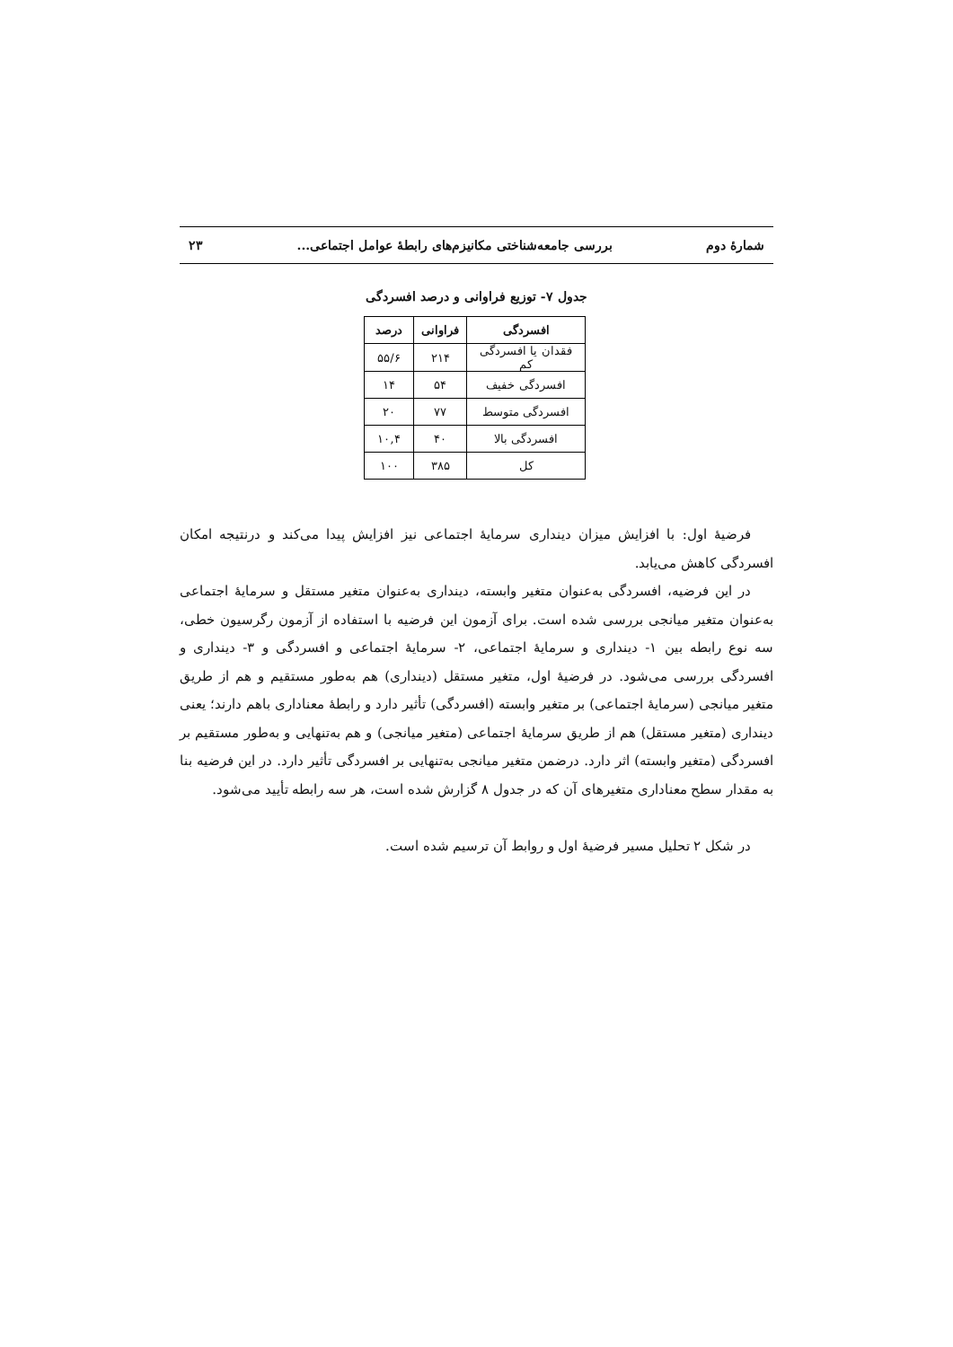شمارۀ دوم بررسی جامعه‌شناختی مکانیزم‌های رابطۀ عوامل اجتماعی... ۲۳
جدول ۷- توزیع فراوانی و درصد افسردگی
| افسردگی | فراوانی | درصد |
| --- | --- | --- |
| فقدان یا افسردگی کم | ۲۱۴ | ۵۵/۶ |
| افسردگی خفیف | ۵۴ | ۱۴ |
| افسردگی متوسط | ۷۷ | ۲۰ |
| افسردگی بالا | ۴۰ | ۱۰,۴ |
| کل | ۳۸۵ | ۱۰۰ |
فرضیۀ اول: با افزایش میزان دینداری سرمایۀ اجتماعی نیز افزایش پیدا می‌کند و درنتیجه امکان افسردگی کاهش می‌یابد.
در این فرضیه، افسردگی به‌عنوان متغیر وابسته، دینداری به‌عنوان متغیر مستقل و سرمایۀ اجتماعی به‌عنوان متغیر میانجی بررسی شده است. برای آزمون این فرضیه با استفاده از آزمون رگرسیون خطی، سه نوع رابطه بین ۱- دینداری و سرمایۀ اجتماعی، ۲- سرمایۀ اجتماعی و افسردگی و ۳- دینداری و افسردگی بررسی می‌شود. در فرضیۀ اول، متغیر مستقل (دینداری) هم به‌طور مستقیم و هم از طریق متغیر میانجی (سرمایۀ اجتماعی) بر متغیر وابسته (افسردگی) تأثیر دارد و رابطۀ معناداری باهم دارند؛ یعنی دینداری (متغیر مستقل) هم از طریق سرمایۀ اجتماعی (متغیر میانجی) و هم به‌تنهایی و به‌طور مستقیم بر افسردگی (متغیر وابسته) اثر دارد. درضمن متغیر میانجی به‌تنهایی بر افسردگی تأثیر دارد. در این فرضیه بنا به مقدار سطح معناداری متغیرهای آن که در جدول ۸ گزارش شده است، هر سه رابطه تأیید می‌شود.
در شکل ۲ تحلیل مسیر فرضیۀ اول و روابط آن ترسیم شده است.